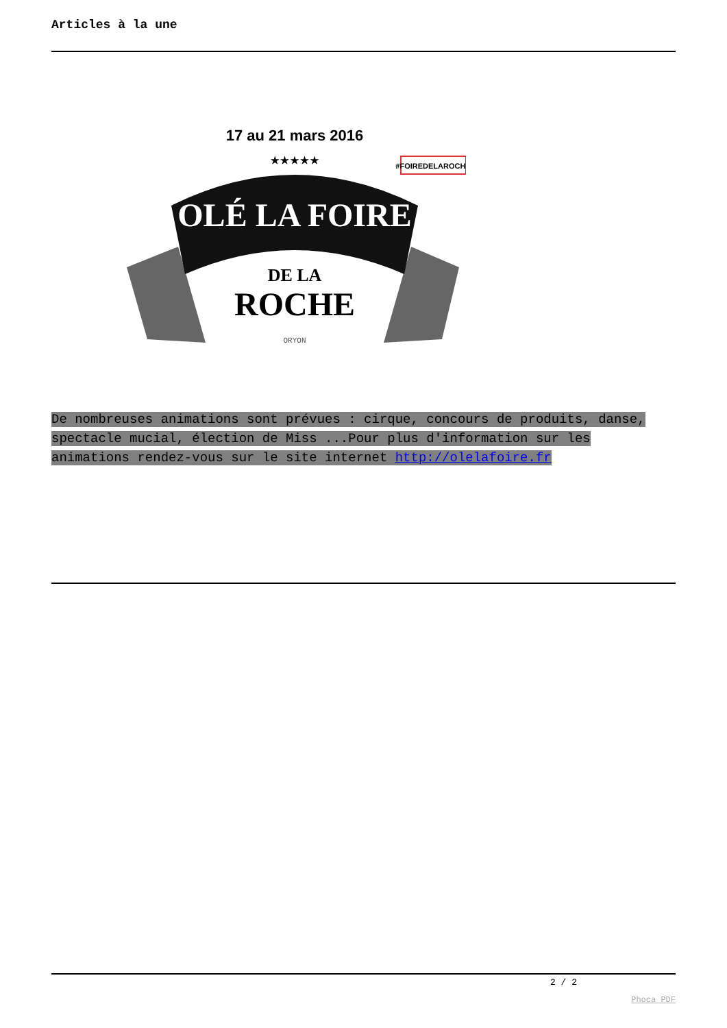Articles à la une
17 au 21 mars 2016
★★★★★
#FOIREDELAROCHE
OLÉ LA FOIRE
DE LA
ROCHE
ORYON
De nombreuses animations sont prévues : cirque, concours de produits, danse, spectacle mucial, élection de Miss ...Pour plus d'information sur les animations rendez-vous sur le site internet http://olelafoire.fr
2 / 2
Phoca PDF